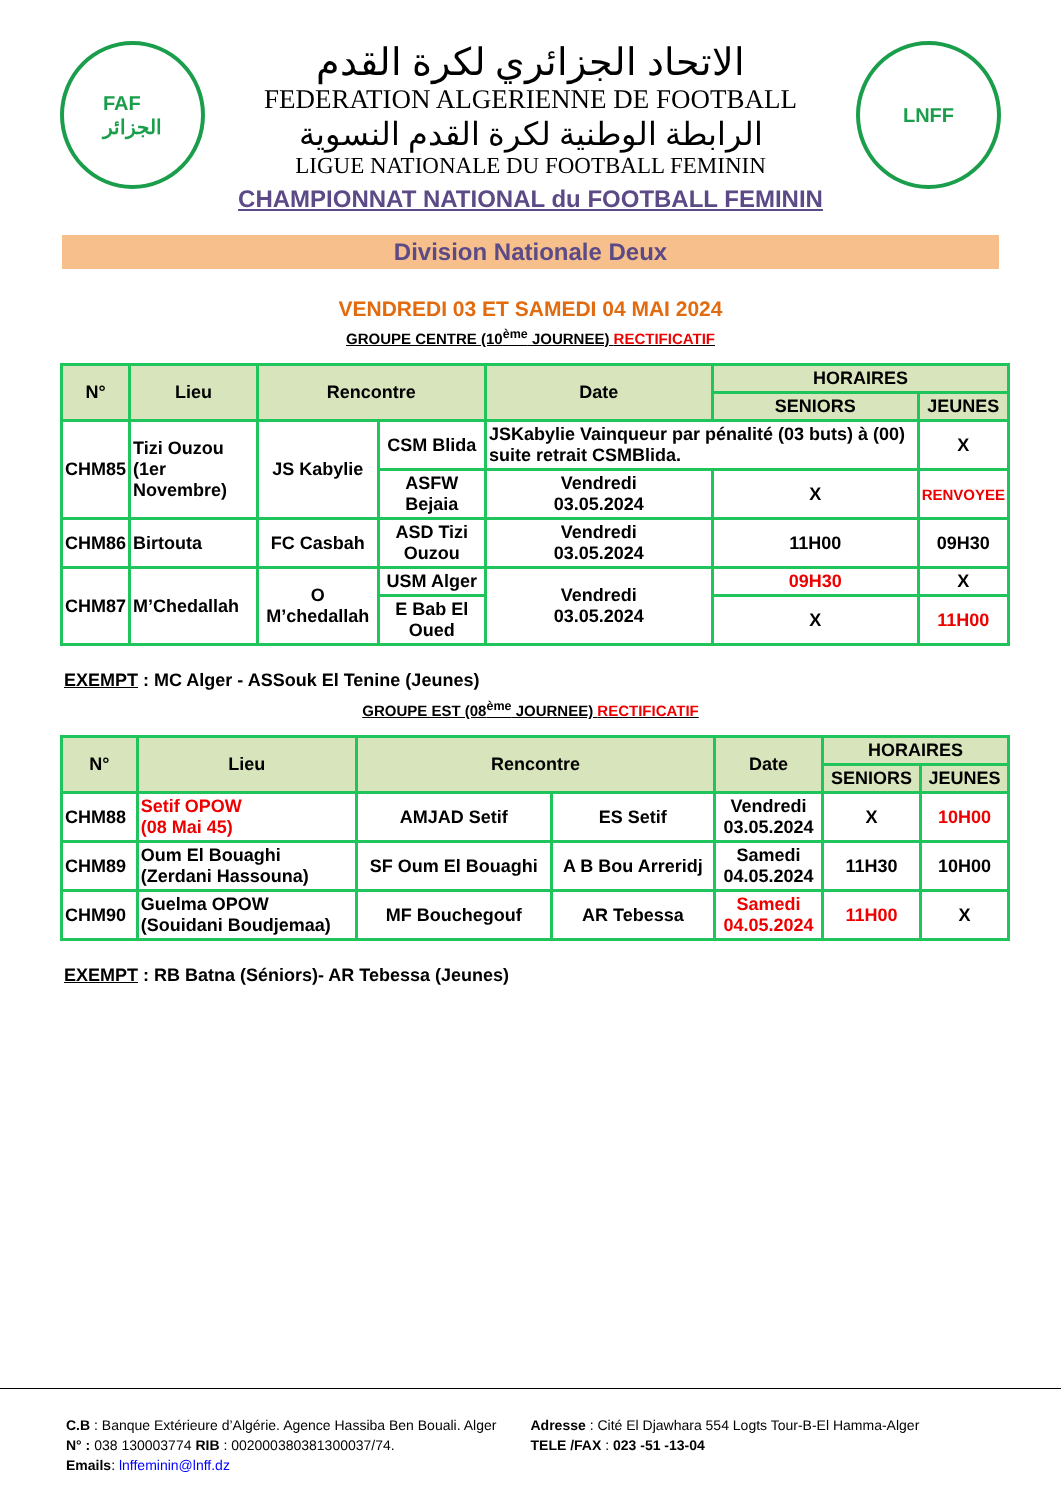FAF
الجزائر
الاتحاد الجزائري لكرة القدم
FEDERATION ALGERIENNE DE FOOTBALL
الرابطة الوطنية لكرة القدم النسوية
LIGUE NATIONALE DU FOOTBALL FEMININ
CHAMPIONNAT NATIONAL du FOOTBALL FEMININ
LNFF
Division Nationale Deux
VENDREDI 03 ET SAMEDI 04 MAI 2024
GROUPE CENTRE (10<sup>ème</sup> JOURNEE) RECTIFICATIF
| N° | Lieu | Rencontre | | Date | HORAIRES | |
| --- | --- | --- | --- | --- | --- | --- |
| | | | | | SENIORS | JEUNES |
| CHM85 | Tizi Ouzou (1er Novembre) | JS Kabylie | CSM Blida | JSKabylie Vainqueur par pénalité (03 buts) à (00) suite retrait CSMBlida. | | X |
| | | | ASFW Bejaia | Vendredi 03.05.2024 | X | RENVOYEE |
| CHM86 | Birtouta | FC Casbah | ASD Tizi Ouzou | Vendredi 03.05.2024 | 11H00 | 09H30 |
| CHM87 | M’Chedallah | O M’chedallah | USM Alger | Vendredi 03.05.2024 | 09H30 | X |
| | | | E Bab El Oued | | X | 11H00 |
EXEMPT : MC Alger - ASSouk El Tenine (Jeunes)
GROUPE EST (08<sup>ème</sup> JOURNEE) RECTIFICATIF
| N° | Lieu | Rencontre | | Date | HORAIRES | |
| --- | --- | --- | --- | --- | --- | --- |
| | | | | | SENIORS | JEUNES |
| CHM88 | Setif OPOW (08 Mai 45) | AMJAD Setif | ES Setif | Vendredi 03.05.2024 | X | 10H00 |
| CHM89 | Oum El Bouaghi (Zerdani Hassouna) | SF Oum El Bouaghi | A B Bou Arreridj | Samedi 04.05.2024 | 11H30 | 10H00 |
| CHM90 | Guelma OPOW (Souidani Boudjemaa) | MF Bouchegouf | AR Tebessa | Samedi 04.05.2024 | 11H00 | X |
EXEMPT : RB Batna (Séniors)- AR Tebessa (Jeunes)
C.B : Banque Extérieure d’Algérie. Agence Hassiba Ben Bouali. Alger
N° : 038 130003774 RIB : 002000380381300037/74.
Emails: lnffeminin@lnff.dz
Adresse : Cité El Djawhara 554 Logts Tour-B-El Hamma-Alger
TELE /FAX : 023 -51 -13-04